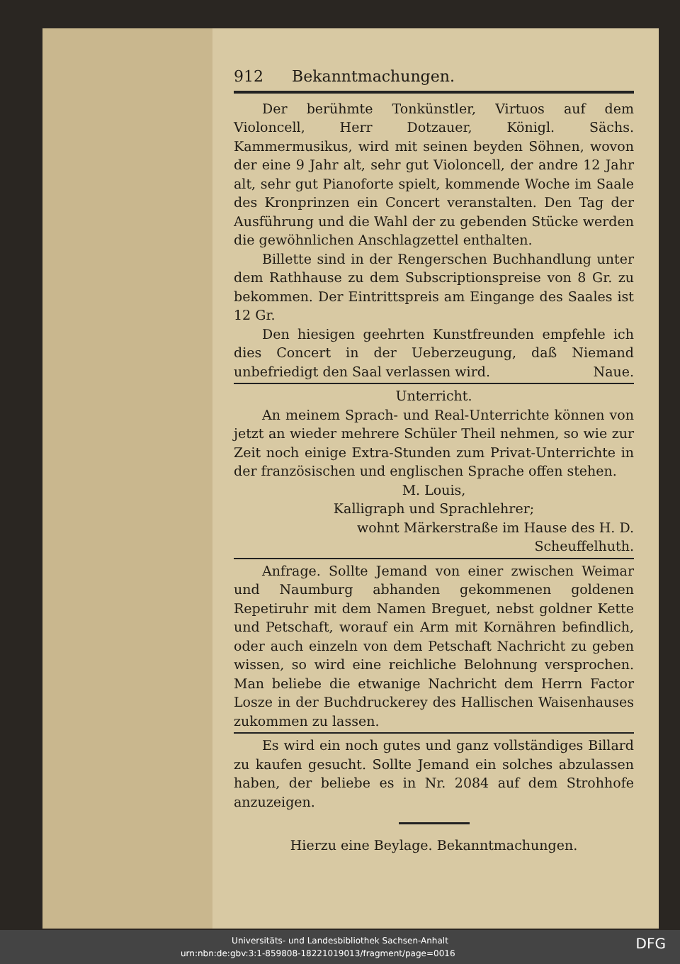912 Bekanntmachungen.
Der berühmte Tonkünstler, Virtuos auf dem Violoncell, Herr Dotzauer, Königl. Sächs. Kammermusikus, wird mit seinen beyden Söhnen, wovon der eine 9 Jahr alt, sehr gut Violoncell, der andre 12 Jahr alt, sehr gut Pianoforte spielt, kommende Woche im Saale des Kronprinzen ein Concert veranstalten. Den Tag der Ausführung und die Wahl der zu gebenden Stücke werden die gewöhnlichen Anschlagzettel enthalten.
Billette sind in der Rengerschen Buchhandlung unter dem Rathhause zu dem Subscriptionspreise von 8 Gr. zu bekommen. Der Eintrittspreis am Eingange des Saales ist 12 Gr.
Den hiesigen geehrten Kunstfreunden empfehle ich dies Concert in der Ueberzeugung, daß Niemand unbefriedigt den Saal verlassen wird. Naue.
Unterricht.
An meinem Sprach- und Real-Unterrichte können von jetzt an wieder mehrere Schüler Theil nehmen, so wie zur Zeit noch einige Extra-Stunden zum Privat-Unterrichte in der französischen und englischen Sprache offen stehen.
M. Louis,
Kalligraph und Sprachlehrer;
wohnt Märkerstraße im Hause des H. D. Scheuffelhuth.
Anfrage. Sollte Jemand von einer zwischen Weimar und Naumburg abhanden gekommenen goldenen Repetiruhr mit dem Namen Breguet, nebst goldner Kette und Petschaft, worauf ein Arm mit Kornähren befindlich, oder auch einzeln von dem Petschaft Nachricht zu geben wissen, so wird eine reichliche Belohnung versprochen. Man beliebe die etwanige Nachricht dem Herrn Factor Losze in der Buchdruckerey des Hallischen Waisenhauses zukommen zu lassen.
Es wird ein noch gutes und ganz vollständiges Billard zu kaufen gesucht. Sollte Jemand ein solches abzulassen haben, der beliebe es in Nr. 2084 auf dem Strohhofe anzuzeigen.
Hierzu eine Beylage. Bekanntmachungen.
Universitäts- und Landesbibliothek Sachsen-Anhalt
urn:nbn:de:gbv:3:1-859808-18221019013/fragment/page=0016 DFG